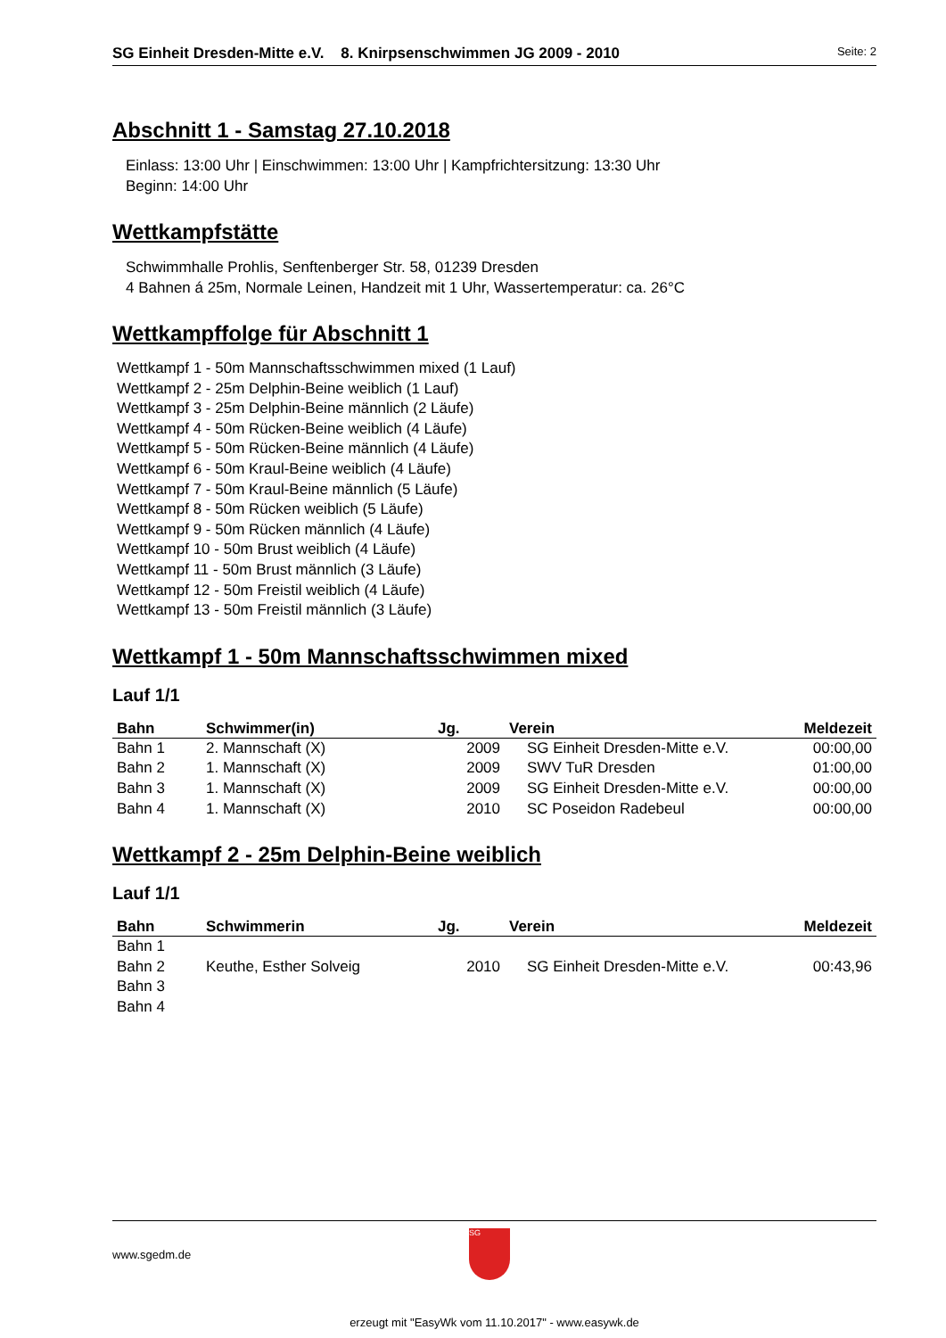SG Einheit Dresden-Mitte e.V. 8. Knirpsenschwimmen JG 2009 - 2010 Seite: 2
Abschnitt 1 - Samstag 27.10.2018
Einlass: 13:00 Uhr | Einschwimmen: 13:00 Uhr | Kampfrichtersitzung: 13:30 Uhr
Beginn: 14:00 Uhr
Wettkampfstätte
Schwimmhalle Prohlis, Senftenberger Str. 58, 01239 Dresden
4 Bahnen á 25m, Normale Leinen, Handzeit mit 1 Uhr, Wassertemperatur: ca. 26°C
Wettkampffolge für Abschnitt 1
Wettkampf 1 - 50m Mannschaftsschwimmen mixed (1 Lauf)
Wettkampf 2 - 25m Delphin-Beine weiblich (1 Lauf)
Wettkampf 3 - 25m Delphin-Beine männlich (2 Läufe)
Wettkampf 4 - 50m Rücken-Beine weiblich (4 Läufe)
Wettkampf 5 - 50m Rücken-Beine männlich (4 Läufe)
Wettkampf 6 - 50m Kraul-Beine weiblich (4 Läufe)
Wettkampf 7 - 50m Kraul-Beine männlich (5 Läufe)
Wettkampf 8 - 50m Rücken weiblich (5 Läufe)
Wettkampf 9 - 50m Rücken männlich (4 Läufe)
Wettkampf 10 - 50m Brust weiblich (4 Läufe)
Wettkampf 11 - 50m Brust männlich (3 Läufe)
Wettkampf 12 - 50m Freistil weiblich (4 Läufe)
Wettkampf 13 - 50m Freistil männlich (3 Läufe)
Wettkampf 1 - 50m Mannschaftsschwimmen mixed
Lauf 1/1
| Bahn | Schwimmer(in) | Jg. | Verein | Meldezeit |
| --- | --- | --- | --- | --- |
| Bahn 1 | 2. Mannschaft (X) | 2009 | SG Einheit Dresden-Mitte e.V. | 00:00,00 |
| Bahn 2 | 1. Mannschaft (X) | 2009 | SWV TuR Dresden | 01:00,00 |
| Bahn 3 | 1. Mannschaft (X) | 2009 | SG Einheit Dresden-Mitte e.V. | 00:00,00 |
| Bahn 4 | 1. Mannschaft (X) | 2010 | SC Poseidon Radebeul | 00:00,00 |
Wettkampf 2 - 25m Delphin-Beine weiblich
Lauf 1/1
| Bahn | Schwimmerin | Jg. | Verein | Meldezeit |
| --- | --- | --- | --- | --- |
| Bahn 1 | | | | |
| Bahn 2 | Keuthe, Esther Solveig | 2010 | SG Einheit Dresden-Mitte e.V. | 00:43,96 |
| Bahn 3 | | | | |
| Bahn 4 | | | | |
www.sgedm.de
SG
erzeugt mit "EasyWk vom 11.10.2017" - www.easywk.de